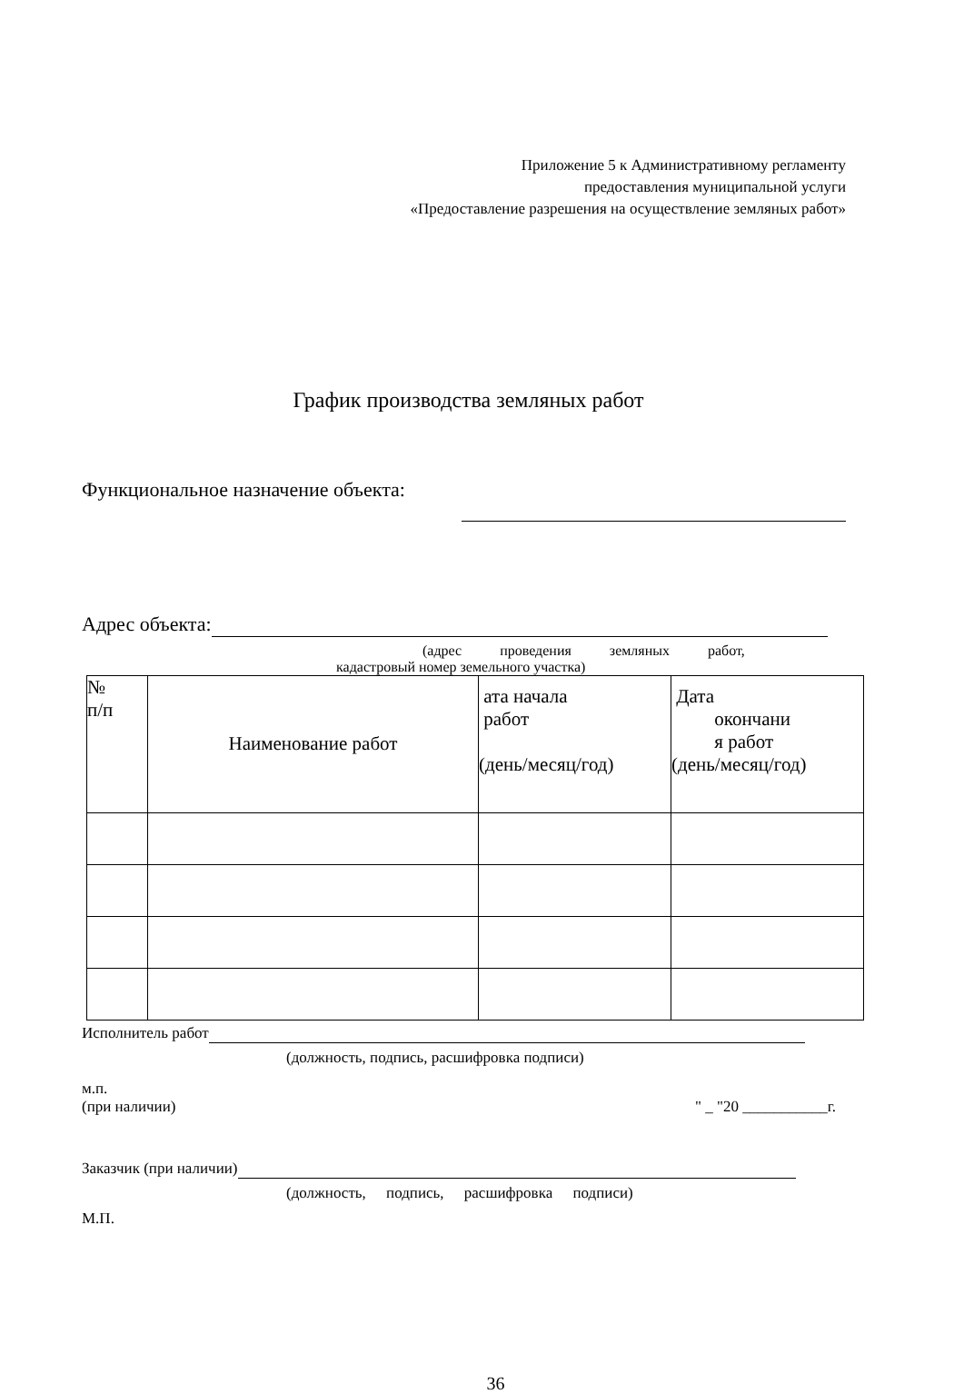Приложение 5 к Административному регламенту
предоставления муниципальной услуги
«Предоставление разрешения на осуществление земляных работ»
График производства земляных работ
Функциональное назначение объекта:
Адрес объекта:
(адрес проведения земляных работ,
кадастровый номер земельного участка)
| № п/п | Наименование работ | ата начала работ (день/месяц/год) | Дата окончани я работ (день/месяц/год) |
Исполнитель работ
(должность, подпись, расшифровка подписи)
м.п.
(при наличии) " _ "20 ___________г.
Заказчик (при наличии)
(должность, подпись, расшифровка подписи)
М.П.
36